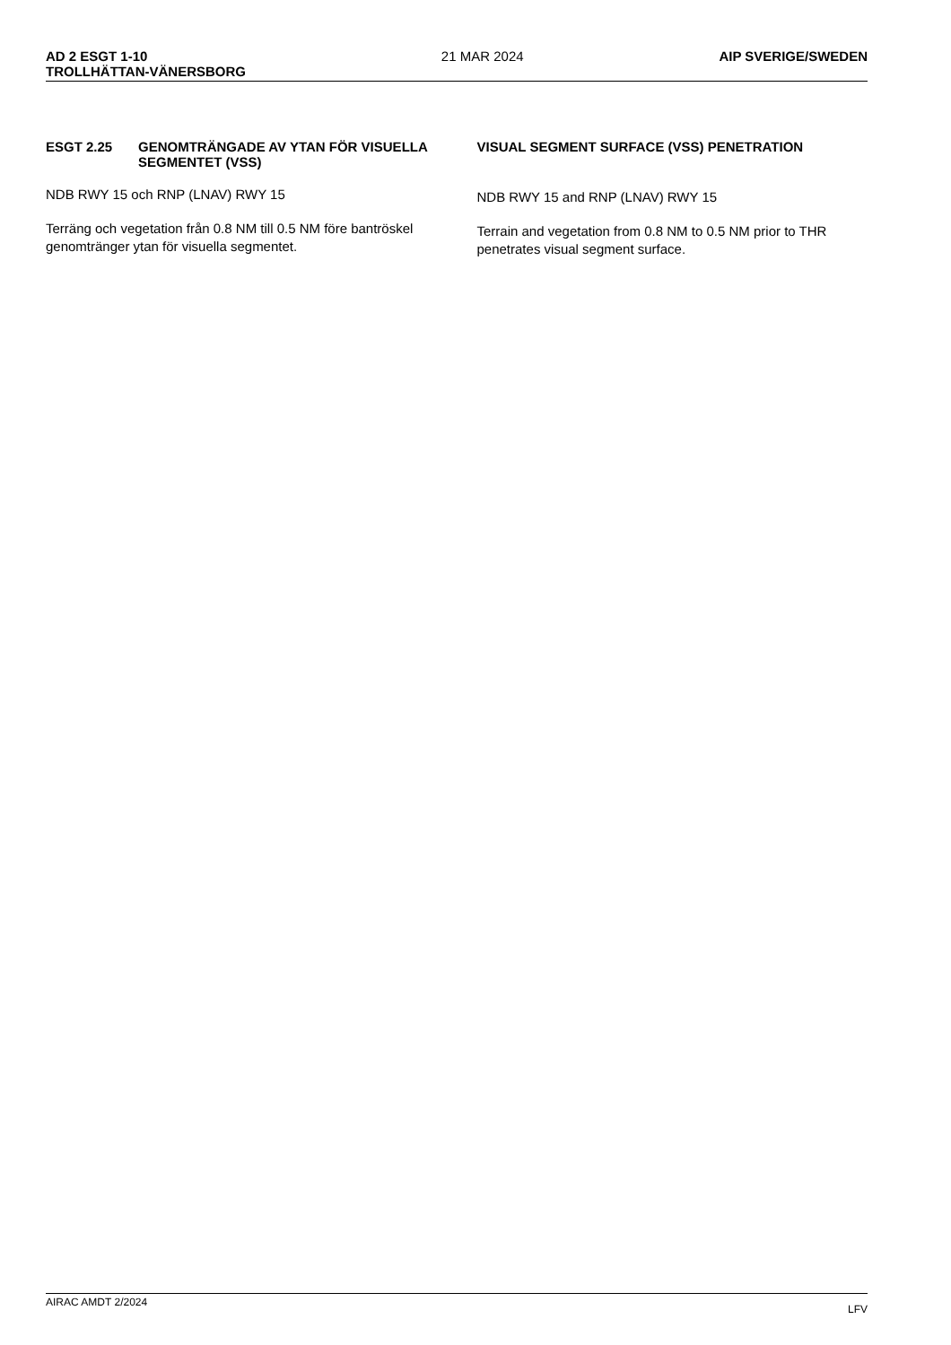AD 2 ESGT 1-10
TROLLHÄTTAN-VÄNERSBORG 21 MAR 2024 AIP SVERIGE/SWEDEN
ESGT 2.25 GENOMTRÄNGADE AV YTAN FÖR VISUELLA SEGMENTET (VSS)
NDB RWY 15 och RNP (LNAV) RWY 15
Terräng och vegetation från 0.8 NM till 0.5 NM före bantröskel genomtränger ytan för visuella segmentet.
VISUAL SEGMENT SURFACE (VSS) PENETRATION
NDB RWY 15 and RNP (LNAV) RWY 15
Terrain and vegetation from 0.8 NM to 0.5 NM prior to THR penetrates visual segment surface.
AIRAC AMDT 2/2024 LFV